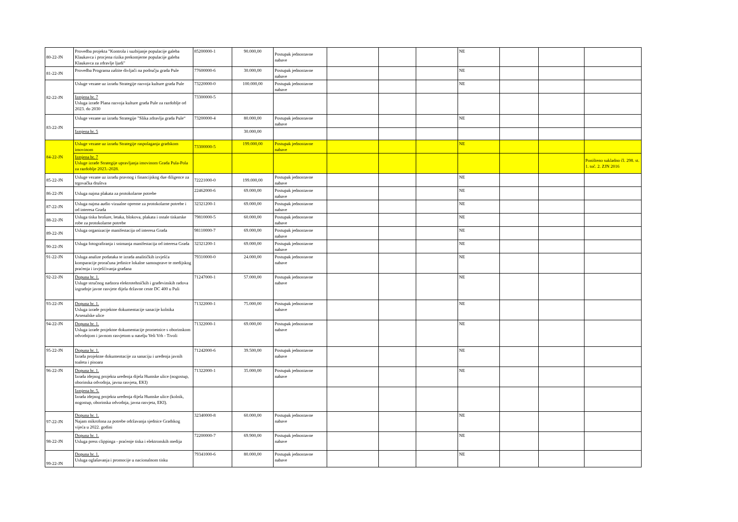| 80-22-JN | Provedba projekta "Kontrola i suzbijanje populacije galeba Klaukavca i procjena rizika prekomjerne populacije galeba Klaukavca za zdravlje ljudi" | 85200000-1 | 90.000,00 | Postupak jednostavne nabave | | | | NE | | | |
| 81-22-JN | Provedba Programa zaštite divljači na području grada Pule | 77600000-6 | 30.000,00 | Postupak jednostavne nabave | | | | NE | | | |
| 82-22-JN | Usluge vezane uz izradu Strategije razvoja kulture grada Pule | 73220000-0 | 100.000,00 | Postupak jednostavne nabave | | | | NE | | | |
| | Izmjena br. 7 Usluga izrade Plana razvoja kulture grada Pule za razdoblje od 2023. do 2030 | 73300000-5 | | | | | | | | | |
| 83-22-JN | Usluge vezane uz izradu Strategije "Slika zdravlja grada Pule“ | 73200000-4 | 80.000,00 | Postupak jednostavne nabave | | | | NE | | | |
| | Izmjena br. 5 | | 30.000,00 | | | | | | | | |
| 84-22-JN | Usluge vezane uz izradu Strategije raspolaganja gradskom imovinom | 73300000-5 | 199.000,00 | Postupak jednostavne nabave | | | | NE | | | |
| | Izmjena br. 7 Usluge izrade Strategije upravljanja imovinom Grada Pula-Pola za razdoblje 2023.-2028. | | | | | | | | | | Poništeno sukladno čl. 298. st. 1. toč. 2. ZJN 2016 |
| 85-22-JN | Usluge vezane uz izradu pravnog i financijskog due diligence za trgovačka društva | 72221000-0 | 199.000,00 | Postupak jednostavne nabave | | | | NE | | | |
| 86-22-JN | Usluga najma plakata za protokolarne potrebe | 22462000-6 | 69.000,00 | Postupak jednostavne nabave | | | | NE | | | |
| 87-22-JN | Usluga najma audio vizualne opreme za protokolarne potrebe i od interesa Grada | 32321200-1 | 69.000,00 | Postupak jednostavne nabave | | | | NE | | | |
| 88-22-JN | Usluga tiska brošure, letaka, blokova, plakata i ostale tiskarske robe za protokolarne potrebe | 79810000-5 | 60.000,00 | Postupak jednostavne nabave | | | | NE | | | |
| 89-22-JN | Usluga organizacije manifestacija od interesa Grada | 98110000-7 | 69.000,00 | Postupak jednostavne nabave | | | | NE | | | |
| 90-22-JN | Usluga fotografiranja i snimanja manifestacija od interesa Grada | 32321200-1 | 69.000,00 | Postupak jednostavne nabave | | | | NE | | | |
| 91-22-JN | Usluga analize podataka te izrada analitičkih izvješća komparacije proračuna jedinice lokalne samouprave te medijskog praćenja i izvješćivanja građana | 79310000-0 | 24.000,00 | Postupak jednostavne nabave | | | | NE | | | |
| 92-22-JN | Dopuna br. 1. Usluge stručnog nadzora elektrotehničkih i građevinskih radova izgradnje javne rasvjete dijela državne ceste DC 400 u Puli | 71247000-1 | 57.000,00 | Postupak jednostavne nabave | | | | NE | | | |
| 93-22-JN | Dopuna br. 1. Usluga izrade projektne dokumentacije sanacije kolnika Arsenalske ulice | 71322000-1 | 75.000,00 | Postupak jednostavne nabave | | | | NE | | | |
| 94-22-JN | Dopuna br. 1. Usluga izrade projektne dokumentacije prometnice s oborinskom odvodnjom i javnom rasvjetom u naselju Veli Vrh - Tivoli | 71322000-1 | 69.000,00 | Postupak jednostavne nabave | | | | NE | | | |
| 95-22-JN | Dopuna br. 1. Izrada projektne dokumentacije za sanaciju i uređenja javnih toaleta i pisoara | 71242000-6 | 39.500,00 | Postupak jednostavne nabave | | | | NE | | | |
| 96-22-JN | Dopuna br. 1. Izrada idejnog projekta uređenja dijela Humske ulice (nogostup, oborinska odvodnja, javna rasvjeta, EKI) | 71322000-1 | 35.000,00 | Postupak jednostavne nabave | | | | NE | | | |
| | Izmjena br. 5. Izrada idejnog projekta uređenja dijela Humske ulice (kolnik, nogostup, oborinska odvodnja, javna rasvjeta, EKI). | | | | | | | | | | |
| 97-22-JN | Dopuna br. 1. Najam mikrofona za potrebe održavanja sjednice Gradskog vijeća u 2022. godini | 32340000-8 | 60.000,00 | Postupak jednostavne nabave | | | | NE | | | |
| 98-22-JN | Dopuna br. 1. Usluga press clippinga - praćenje tiska i elektronskih medija | 72200000-7 | 69.900,00 | Postupak jednostavne nabave | | | | NE | | | |
| 99-22-JN | Dopuna br. 1. Usluga oglašavanja i promocije u nacionalnom tisku | 79341000-6 | 80.000,00 | Postupak jednostavne nabave | | | | NE | | | |